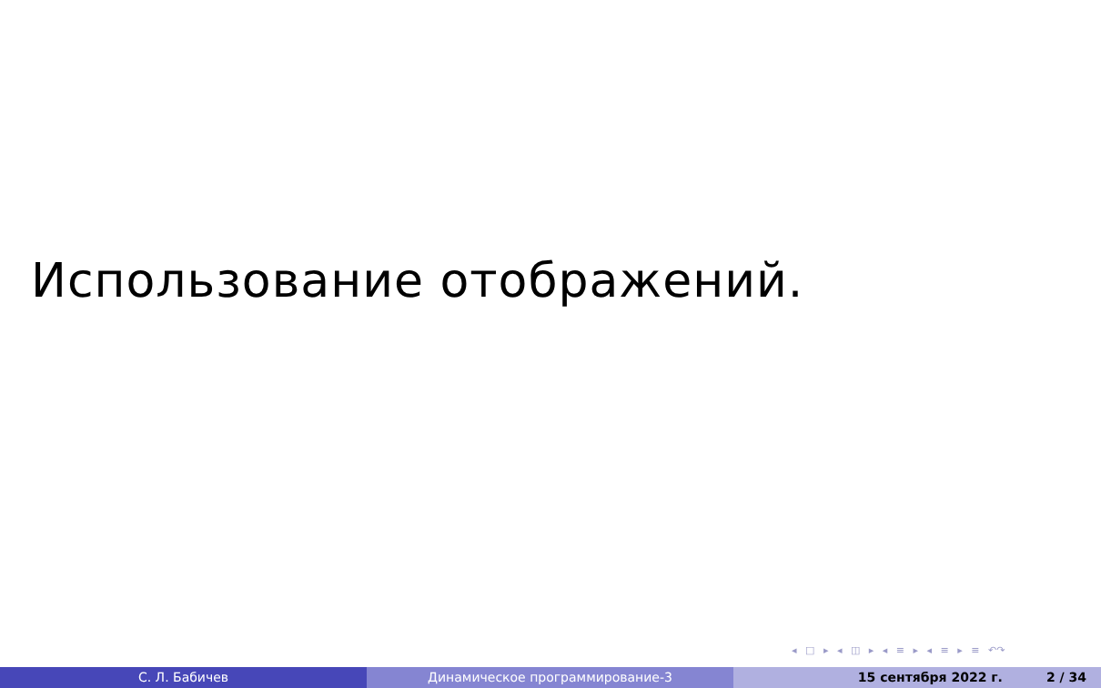Использование отображений.
◂ □ ▸ ◂ ◫ ▸ ◂ ≡ ▸ ◂ ≡ ▸ ≡ ↶↷
С. Л. Бабичев Динамическое программирование-3 15 сентября 2022 г. 2 / 34